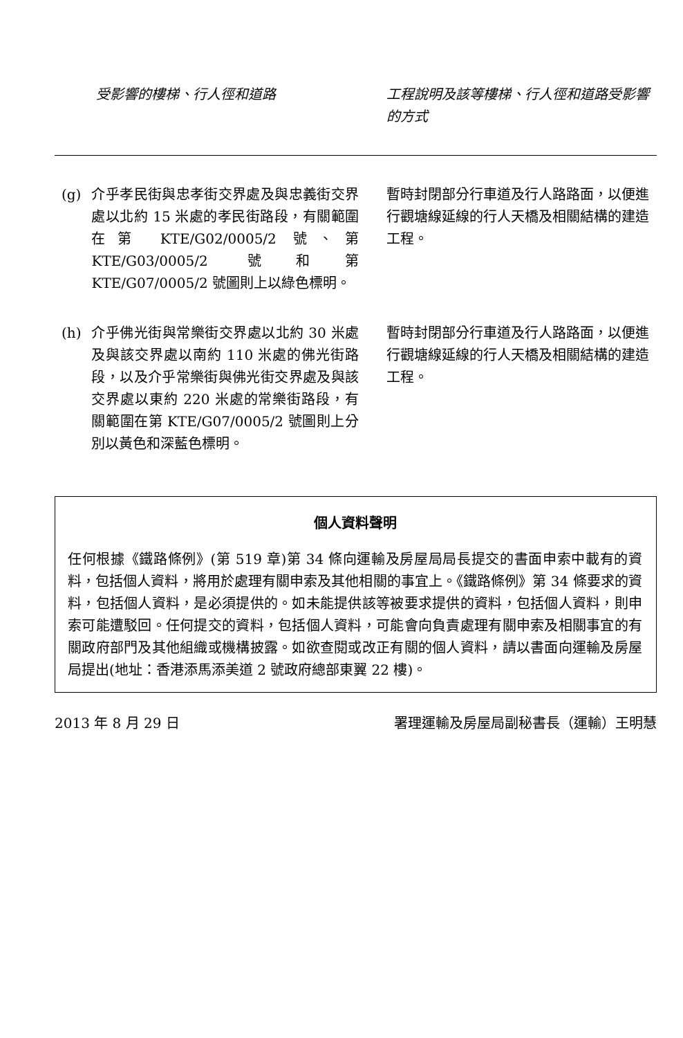| 受影響的樓梯、行人徑和道路 | | 工程說明及該等樓梯、行人徑和道路受影響的方式 |
| --- | --- | --- |
| (g) | 介乎孝民街與忠孝街交界處及與忠義街交界處以北約 15 米處的孝民街路段，有關範圍在第 KTE/G02/0005/2 號、第 KTE/G03/0005/2 號和第 KTE/G07/0005/2 號圖則上以綠色標明。 | 暫時封閉部分行車道及行人路路面，以便進行觀塘線延線的行人天橋及相關結構的建造工程。 |
| (h) | 介乎佛光街與常樂街交界處以北約 30 米處及與該交界處以南約 110 米處的佛光街路段，以及介乎常樂街與佛光街交界處及與該交界處以東約 220 米處的常樂街路段，有關範圍在第 KTE/G07/0005/2 號圖則上分別以黃色和深藍色標明。 | 暫時封閉部分行車道及行人路路面，以便進行觀塘線延線的行人天橋及相關結構的建造工程。 |
個人資料聲明
任何根據《鐵路條例》(第 519 章)第 34 條向運輸及房屋局局長提交的書面申索中載有的資料，包括個人資料，將用於處理有關申索及其他相關的事宜上。《鐵路條例》第 34 條要求的資料，包括個人資料，是必須提供的。如未能提供該等被要求提供的資料，包括個人資料，則申索可能遭駁回。任何提交的資料，包括個人資料，可能會向負責處理有關申索及相關事宜的有關政府部門及其他組織或機構披露。如欲查閱或改正有關的個人資料，請以書面向運輸及房屋局提出(地址：香港添馬添美道 2 號政府總部東翼 22 樓)。
2013 年 8 月 29 日 署理運輸及房屋局副秘書長（運輸）王明慧